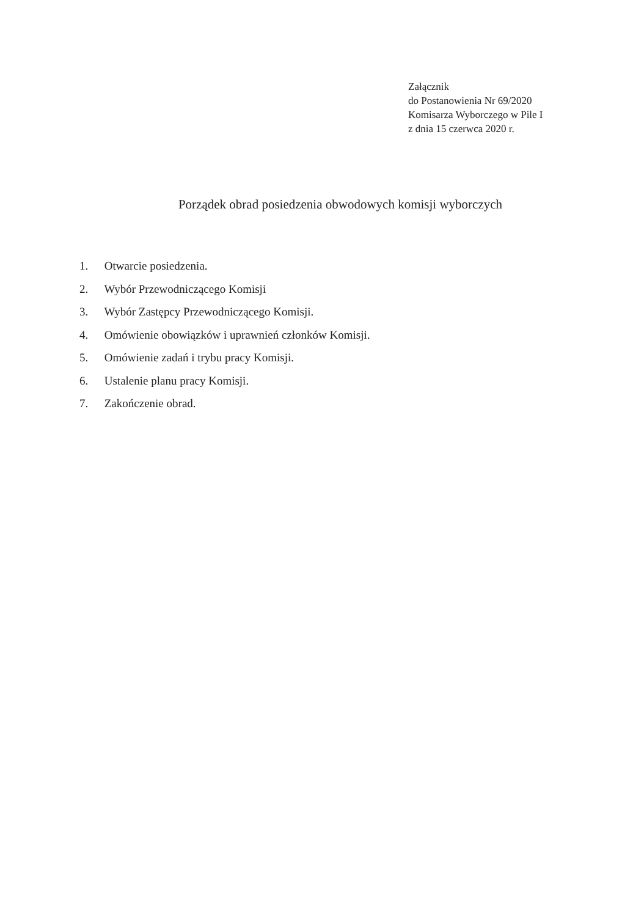Załącznik
do Postanowienia Nr 69/2020
Komisarza Wyborczego w Pile I
z dnia 15 czerwca 2020 r.
Porządek obrad posiedzenia obwodowych komisji wyborczych
1. Otwarcie posiedzenia.
2. Wybór Przewodniczącego Komisji
3. Wybór Zastępcy Przewodniczącego Komisji.
4. Omówienie obowiązków i uprawnień członków Komisji.
5. Omówienie zadań i trybu pracy Komisji.
6. Ustalenie planu pracy Komisji.
7. Zakończenie obrad.